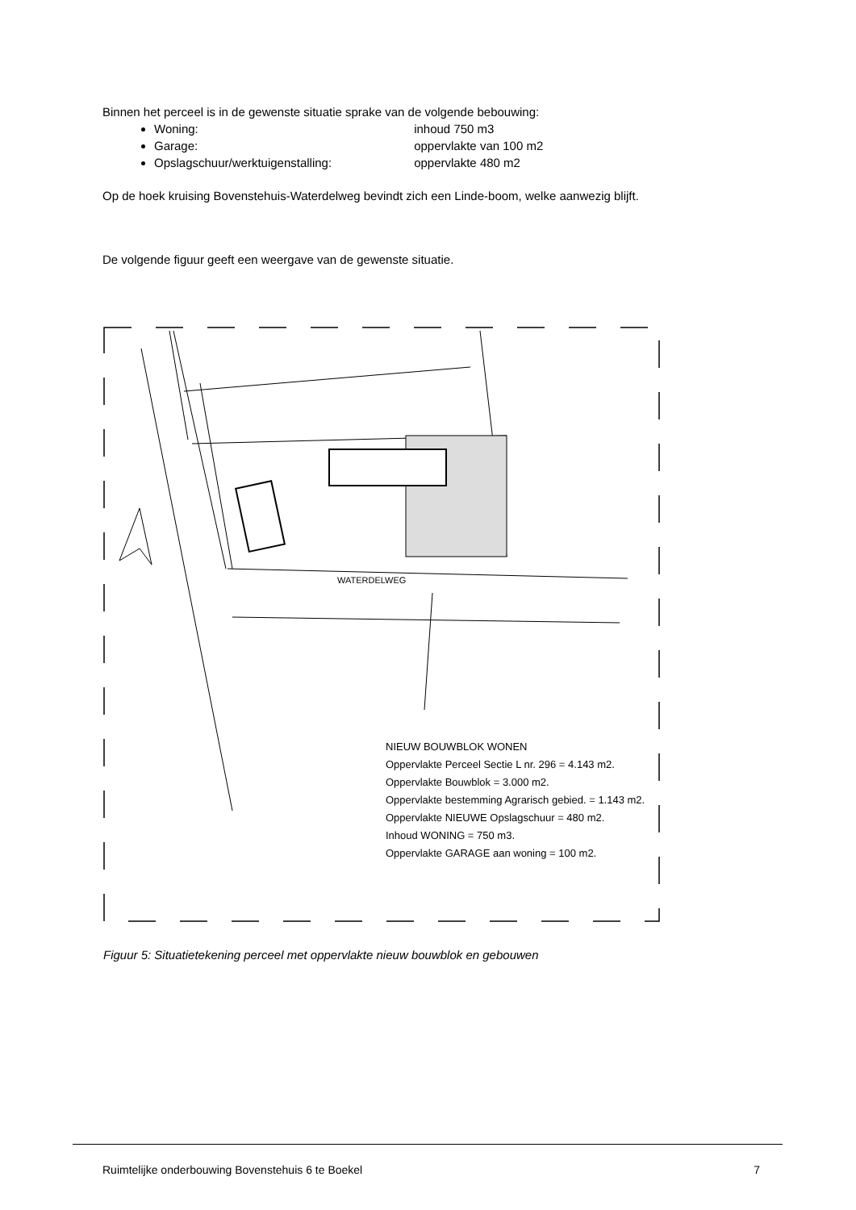Binnen het perceel is in de gewenste situatie sprake van de volgende bebouwing:
Woning: inhoud 750 m3
Garage: oppervlakte van 100 m2
Opslagschuur/werktuigenstalling: oppervlakte 480 m2
Op de hoek kruising Bovenstehuis-Waterdelweg bevindt zich een Linde-boom, welke aanwezig blijft.
De volgende figuur geeft een weergave van de gewenste situatie.
WATERDELWEG
NIEUW BOUWBLOK WONEN
Oppervlakte Perceel Sectie L nr. 296 = 4.143 m2.
Oppervlakte Bouwblok = 3.000 m2.
Oppervlakte bestemming Agrarisch gebied. = 1.143 m2.
Oppervlakte NIEUWE Opslagschuur = 480 m2.
Inhoud WONING = 750 m3.
Oppervlakte GARAGE aan woning = 100 m2.
Figuur 5: Situatietekening perceel met oppervlakte nieuw bouwblok en gebouwen
Ruimtelijke onderbouwing Bovenstehuis 6 te Boekel 7